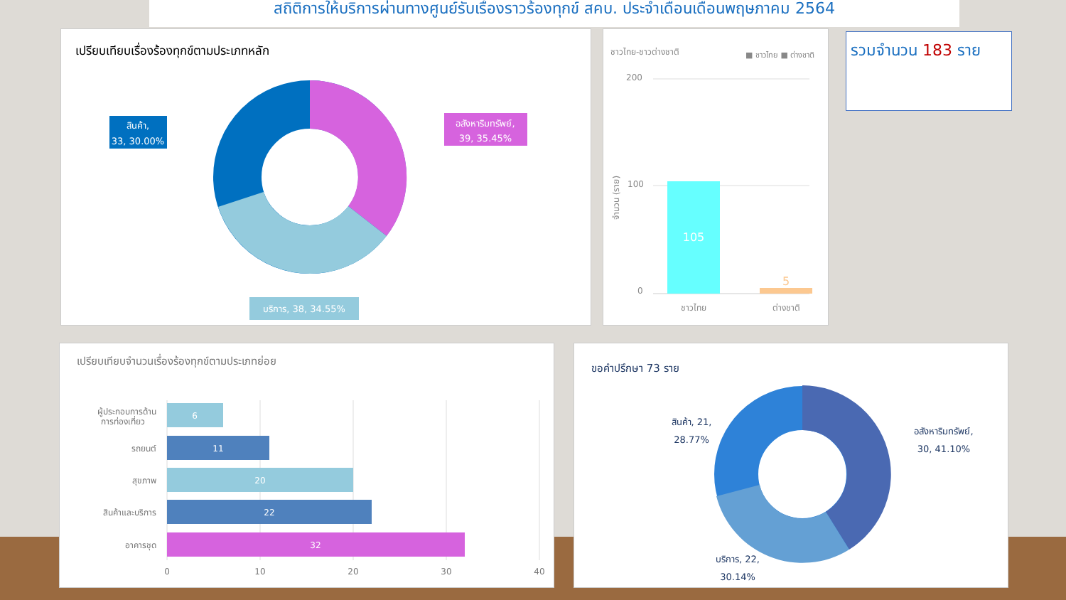สถิติการให้บริการผ่านทางศูนย์รับเรื่องราวร้องทุกข์ สคบ. ประจำเดือนเดือนพฤษภาคม 2564
เปรียบเทียบเรื่องร้องทุกข์ตามประเภทหลัก
สินค้า,
33, 30.00%
อสังหาริมทรัพย์,
39, 35.45%
บริการ, 38, 34.55%
ชาวไทย-ชาวต่างชาติ
■ ชาวไทย ■ ต่างชาติ
200
100
0
105
5
ชาวไทย
ต่างชาติ
จำนวน (ราย)
รวมจำนวน 183 ราย
เปรียบเทียบจำนวนเรื่องร้องทุกข์ตามประเภทย่อย
ผู้ประกอบการด้าน
การท่องเที่ยว
รถยนต์
สุขภาพ
สินค้าและบริการ
อาคารชุด
6
11
20
22
32
0
10
20
30
40
ขอคำปรึกษา 73 ราย
สินค้า, 21,
28.77%
อสังหาริมทรัพย์,
30, 41.10%
บริการ, 22,
30.14%